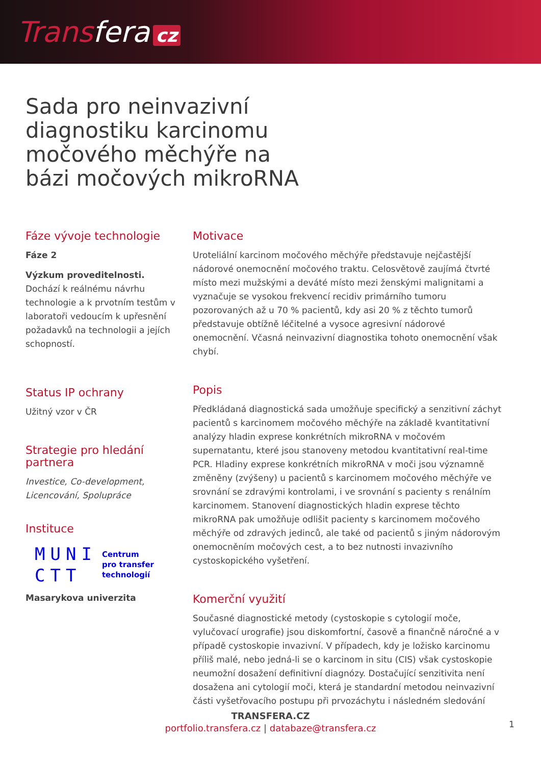Transfera cz
Sada pro neinvazivní diagnostiku karcinomu močového měchýře na bázi močových mikroRNA
Fáze vývoje technologie
Fáze 2
Výzkum proveditelnosti.
Dochází k reálnému návrhu technologie a k prvotním testům v laboratoři vedoucím k upřesnění požadavků na technologii a jejích schopností.
Status IP ochrany
Užitný vzor v ČR
Strategie pro hledání partnera
Investice, Co-development, Licencování, Spolupráce
Instituce
MUNI
CTT
Centrum
pro transfer
technologií
Masarykova univerzita
Motivace
Uroteliální karcinom močového měchýře představuje nejčastější nádorové onemocnění močového traktu. Celosvětově zaujímá čtvrté místo mezi mužskými a deváté místo mezi ženskými malignitami a vyznačuje se vysokou frekvencí recidiv primárního tumoru pozorovaných až u 70 % pacientů, kdy asi 20 % z těchto tumorů představuje obtížně léčitelné a vysoce agresivní nádorové onemocnění. Včasná neinvazivní diagnostika tohoto onemocnění však chybí.
Popis
Předkládaná diagnostická sada umožňuje specifický a senzitivní záchyt pacientů s karcinomem močového měchýře na základě kvantitativní analýzy hladin exprese konkrétních mikroRNA v močovém supernatantu, které jsou stanoveny metodou kvantitativní real-time PCR. Hladiny exprese konkrétních mikroRNA v moči jsou významně změněny (zvýšeny) u pacientů s karcinomem močového měchýře ve srovnání se zdravými kontrolami, i ve srovnání s pacienty s renálním karcinomem. Stanovení diagnostických hladin exprese těchto mikroRNA pak umožňuje odlišit pacienty s karcinomem močového měchýře od zdravých jedinců, ale také od pacientů s jiným nádorovým onemocněním močových cest, a to bez nutnosti invazivního cystoskopického vyšetření.
Komerční využití
Současné diagnostické metody (cystoskopie s cytologií moče, vylučovací urografie) jsou diskomfortní, časově a finančně náročné a v případě cystoskopie invazivní. V případech, kdy je ložisko karcinomu příliš malé, nebo jedná-li se o karcinom in situ (CIS) však cystoskopie neumožní dosažení definitivní diagnózy. Dostačující senzitivita není dosažena ani cytologií moči, která je standardní metodou neinvazivní části vyšetřovacího postupu při prvozáchytu i následném sledování
TRANSFERA.CZ
portfolio.transfera.cz | databaze@transfera.cz
1